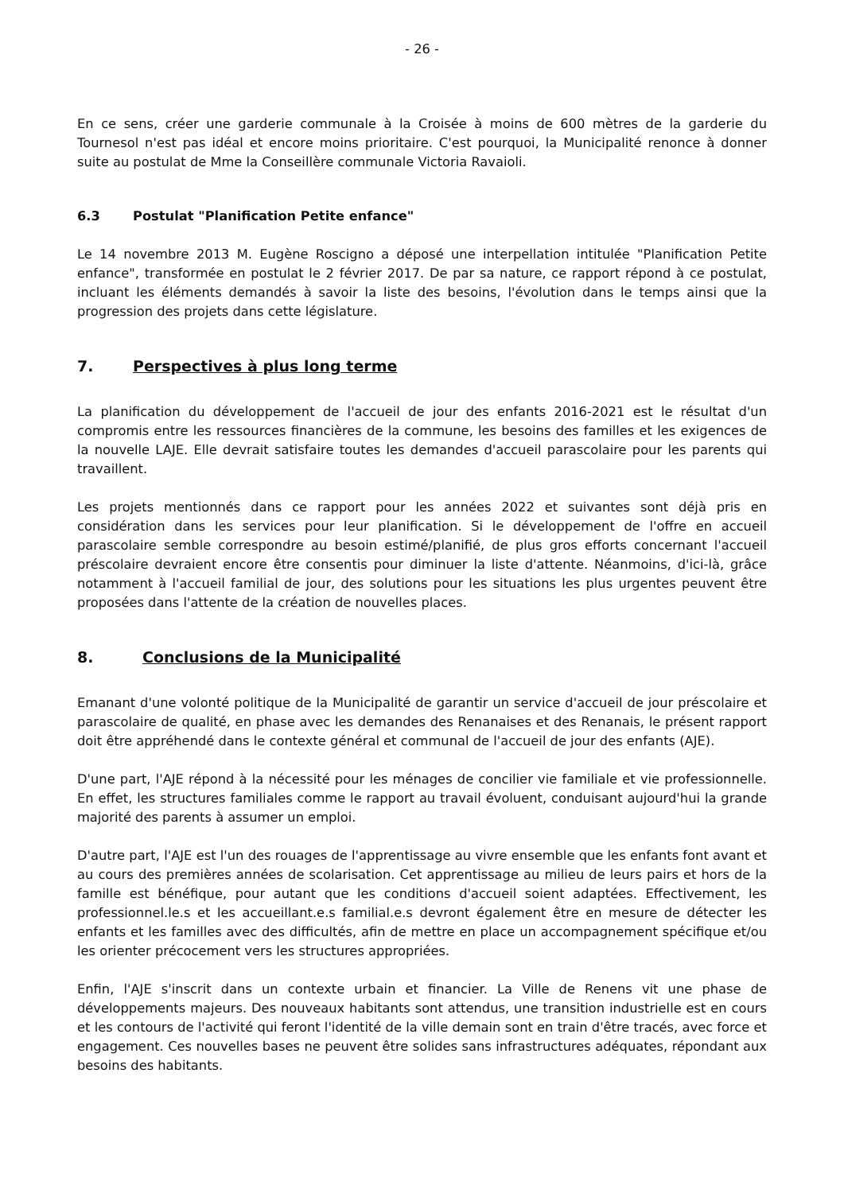- 26 -
En ce sens, créer une garderie communale à la Croisée à moins de 600 mètres de la garderie du Tournesol n'est pas idéal et encore moins prioritaire. C'est pourquoi, la Municipalité renonce à donner suite au postulat de Mme la Conseillère communale Victoria Ravaioli.
6.3 Postulat "Planification Petite enfance"
Le 14 novembre 2013 M. Eugène Roscigno a déposé une interpellation intitulée "Planification Petite enfance", transformée en postulat le 2 février 2017. De par sa nature, ce rapport répond à ce postulat, incluant les éléments demandés à savoir la liste des besoins, l'évolution dans le temps ainsi que la progression des projets dans cette législature.
7. Perspectives à plus long terme
La planification du développement de l'accueil de jour des enfants 2016-2021 est le résultat d'un compromis entre les ressources financières de la commune, les besoins des familles et les exigences de la nouvelle LAJE. Elle devrait satisfaire toutes les demandes d'accueil parascolaire pour les parents qui travaillent.
Les projets mentionnés dans ce rapport pour les années 2022 et suivantes sont déjà pris en considération dans les services pour leur planification. Si le développement de l'offre en accueil parascolaire semble correspondre au besoin estimé/planifié, de plus gros efforts concernant l'accueil préscolaire devraient encore être consentis pour diminuer la liste d'attente. Néanmoins, d'ici-là, grâce notamment à l'accueil familial de jour, des solutions pour les situations les plus urgentes peuvent être proposées dans l'attente de la création de nouvelles places.
8. Conclusions de la Municipalité
Emanant d'une volonté politique de la Municipalité de garantir un service d'accueil de jour préscolaire et parascolaire de qualité, en phase avec les demandes des Renanaises et des Renanais, le présent rapport doit être appréhendé dans le contexte général et communal de l'accueil de jour des enfants (AJE).
D'une part, l'AJE répond à la nécessité pour les ménages de concilier vie familiale et vie professionnelle. En effet, les structures familiales comme le rapport au travail évoluent, conduisant aujourd'hui la grande majorité des parents à assumer un emploi.
D'autre part, l'AJE est l'un des rouages de l'apprentissage au vivre ensemble que les enfants font avant et au cours des premières années de scolarisation. Cet apprentissage au milieu de leurs pairs et hors de la famille est bénéfique, pour autant que les conditions d'accueil soient adaptées. Effectivement, les professionnel.le.s et les accueillant.e.s familial.e.s devront également être en mesure de détecter les enfants et les familles avec des difficultés, afin de mettre en place un accompagnement spécifique et/ou les orienter précocement vers les structures appropriées.
Enfin, l'AJE s'inscrit dans un contexte urbain et financier. La Ville de Renens vit une phase de développements majeurs. Des nouveaux habitants sont attendus, une transition industrielle est en cours et les contours de l'activité qui feront l'identité de la ville demain sont en train d'être tracés, avec force et engagement. Ces nouvelles bases ne peuvent être solides sans infrastructures adéquates, répondant aux besoins des habitants.